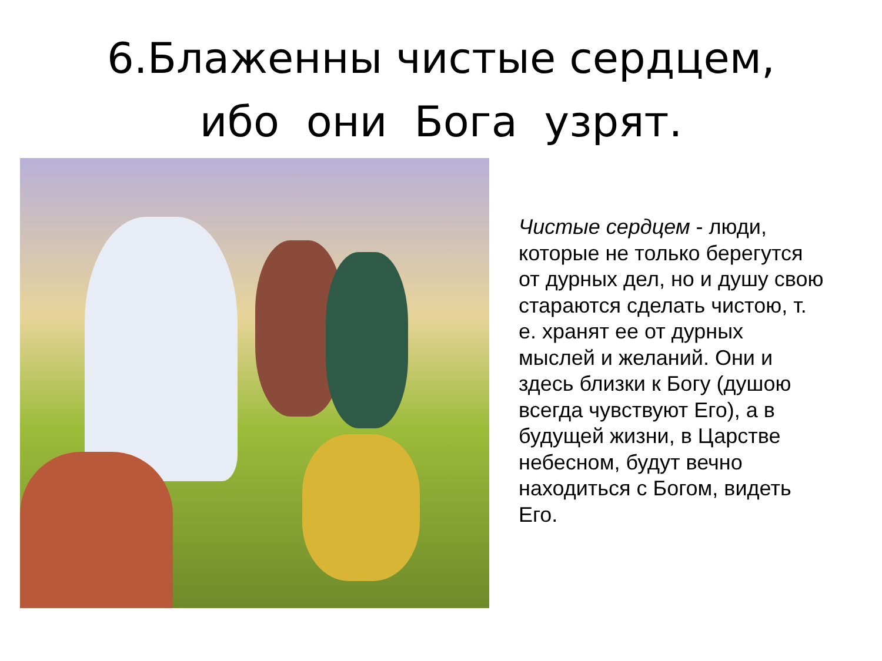6.Блаженны чистые сердцем,
ибо они Бога узрят.
Чистые сердцем - люди, которые не только берегутся от дурных дел, но и душу свою стараются сделать чистою, т. е. хранят ее от дурных мыслей и желаний. Они и здесь близки к Богу (душою всегда чувствуют Его), а в будущей жизни, в Царстве небесном, будут вечно находиться с Богом, видеть Его.